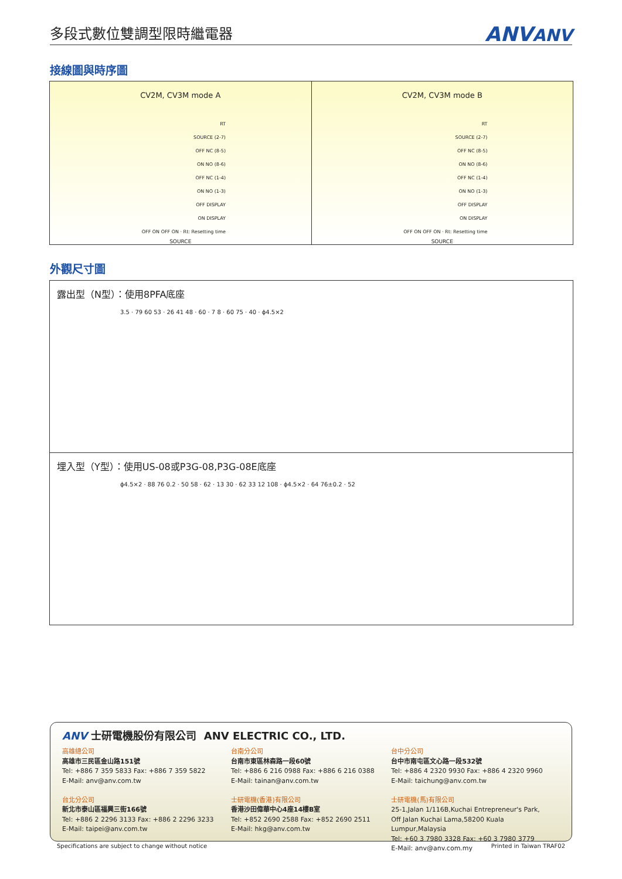多段式數位雙調型限時繼電器
ANVANV
接線圖與時序圖
CV2M, CV3M mode A
RT
SOURCE (2-7)
OFF NC (8-5)
ON NO (8-6)
OFF NC (1-4)
ON NO (1-3)
OFF DISPLAY
ON DISPLAY
OFF ON OFF ON · Rt: Resetting time
SOURCE
CV2M, CV3M mode B
RT
SOURCE (2-7)
OFF NC (8-5)
ON NO (8-6)
OFF NC (1-4)
ON NO (1-3)
OFF DISPLAY
ON DISPLAY
OFF ON OFF ON · Rt: Resetting time
SOURCE
外觀尺寸圖
露出型（N型）：使用8PFA底座
3.5 · 79 60 53 · 26 41 48 · 60 · 7 8 · 60 75 · 40 · ϕ4.5×2
埋入型（Y型）：使用US-08或P3G-08,P3G-08E底座
ϕ4.5×2 · 88 76 0.2 · 50 58 · 62 · 13 30 · 62 33 12 108 · ϕ4.5×2 · 64 76±0.2 · 52
ANV 士研電機股份有限公司 ANV ELECTRIC CO., LTD.
高雄總公司
高雄市三民區金山路151號
Tel: +886 7 359 5833 Fax: +886 7 359 5822
E-Mail: anv@anv.com.tw
台北分公司
新北市泰山區福興三街166號
Tel: +886 2 2296 3133 Fax: +886 2 2296 3233
E-Mail: taipei@anv.com.tw
台南分公司
台南市東區林森路一段60號
Tel: +886 6 216 0988 Fax: +886 6 216 0388
E-Mail: tainan@anv.com.tw
士研電機(香港)有限公司
香港沙田偉華中心4座14樓B室
Tel: +852 2690 2588 Fax: +852 2690 2511
E-Mail: hkg@anv.com.tw
台中分公司
台中市南屯區文心路一段532號
Tel: +886 4 2320 9930 Fax: +886 4 2320 9960
E-Mail: taichung@anv.com.tw
士研電機(馬)有限公司
25-1,Jalan 1/116B,Kuchai Entrepreneur's Park,
Off Jalan Kuchai Lama,58200 Kuala Lumpur,Malaysia
Tel: +60 3 7980 3328 Fax: +60 3 7980 3779
E-Mail: anv@anv.com.my
Specifications are subject to change without notice
Printed in Taiwan TRAF02